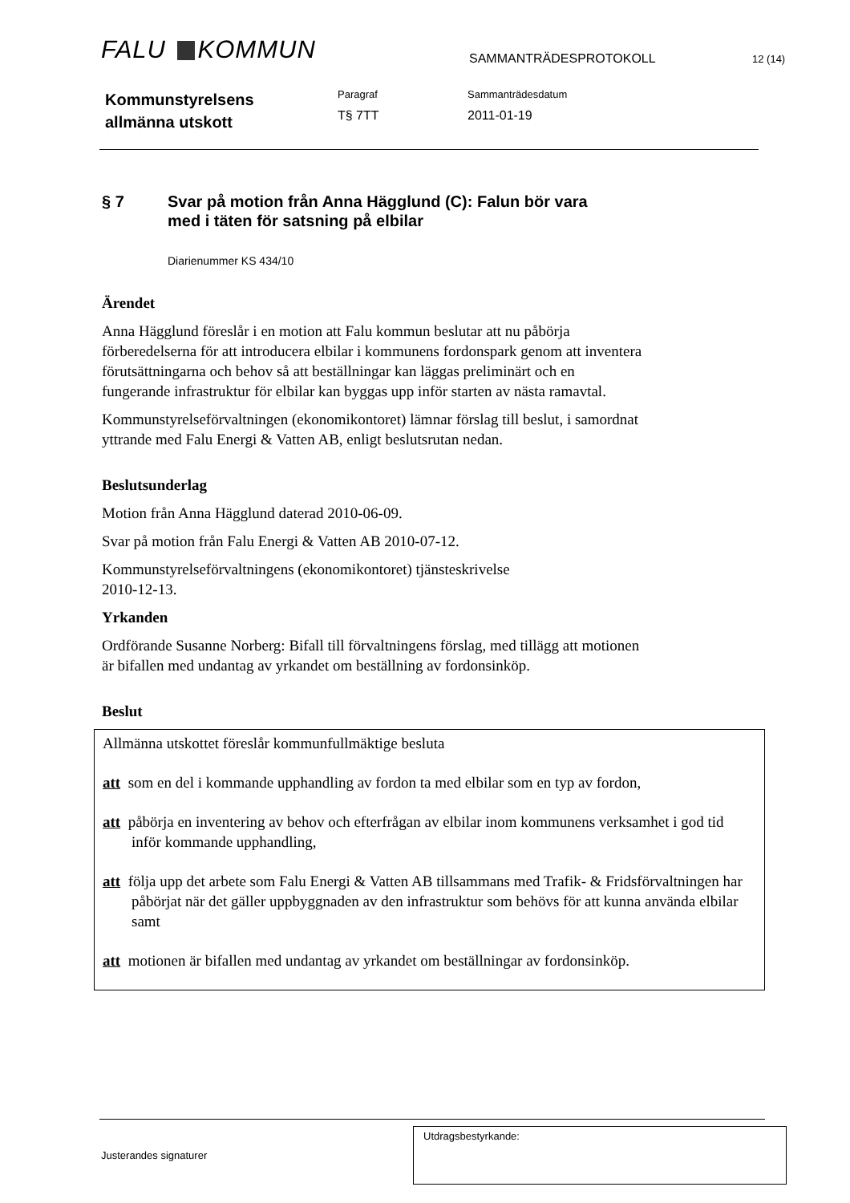FALU KOMMUN SAMMANTRÄDESPROTOKOLL 12 (14)
Kommunstyrelsens
allmänna utskott
Paragraf
T§ 7TT
Sammanträdesdatum
2011-01-19
§ 7 Svar på motion från Anna Hägglund (C): Falun bör vara
med i täten för satsning på elbilar
Diarienummer KS 434/10
Ärendet
Anna Hägglund föreslår i en motion att Falu kommun beslutar att nu påbörja förberedelserna för att introducera elbilar i kommunens fordonspark genom att inventera förutsättningarna och behov så att beställningar kan läggas preliminärt och en fungerande infrastruktur för elbilar kan byggas upp inför starten av nästa ramavtal.
Kommunstyrelseförvaltningen (ekonomikontoret) lämnar förslag till beslut, i samordnat yttrande med Falu Energi & Vatten AB, enligt beslutsrutan nedan.
Beslutsunderlag
Motion från Anna Hägglund daterad 2010-06-09.
Svar på motion från Falu Energi & Vatten AB 2010-07-12.
Kommunstyrelseförvaltningens (ekonomikontoret) tjänsteskrivelse
2010-12-13.
Yrkanden
Ordförande Susanne Norberg: Bifall till förvaltningens förslag, med tillägg att motionen är bifallen med undantag av yrkandet om beställning av fordonsinköp.
Beslut
Allmänna utskottet föreslår kommunfullmäktige besluta
att som en del i kommande upphandling av fordon ta med elbilar som en typ av fordon,
att påbörja en inventering av behov och efterfrågan av elbilar inom kommunens verksamhet i god tid inför kommande upphandling,
att följa upp det arbete som Falu Energi & Vatten AB tillsammans med Trafik- & Fridsförvaltningen har påbörjat när det gäller uppbyggnaden av den infrastruktur som behövs för att kunna använda elbilar samt
att motionen är bifallen med undantag av yrkandet om beställningar av fordonsinköp.
Justerandes signaturer
Utdragsbestyrkande: